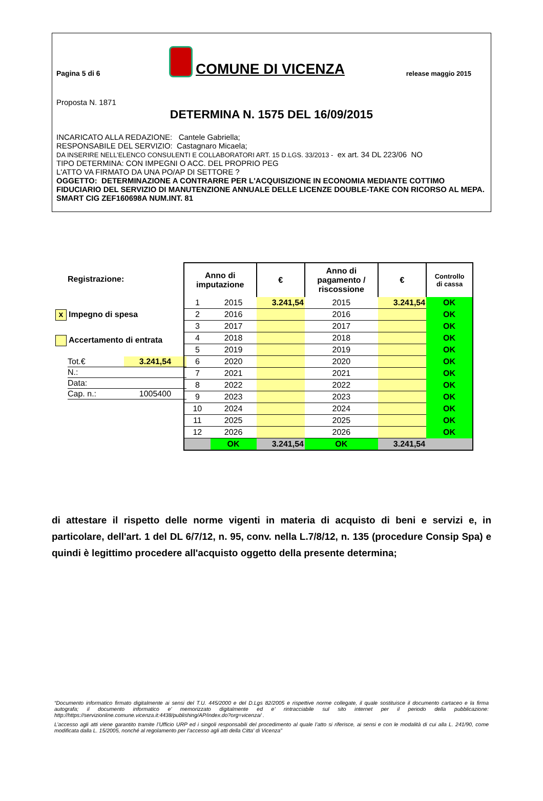Pagina 5 di 6
COMUNE DI VICENZA
release maggio 2015
Proposta N. 1871
DETERMINA N. 1575 DEL 16/09/2015
INCARICATO ALLA REDAZIONE: Cantele Gabriella;
RESPONSABILE DEL SERVIZIO: Castagnaro Micaela;
DA INSERIRE NELL’ELENCO CONSULENTI E COLLABORATORI ART. 15 D.LGS. 33/2013 - ex art. 34 DL 223/06 NO
TIPO DETERMINA: CON IMPEGNI O ACC. DEL PROPRIO PEG
L'ATTO VA FIRMATO DA UNA PO/AP DI SETTORE ?
OGGETTO: DETERMINAZIONE A CONTRARRE PER L'ACQUISIZIONE IN ECONOMIA MEDIANTE COTTIMO FIDUCIARIO DEL SERVIZIO DI MANUTENZIONE ANNUALE DELLE LICENZE DOUBLE-TAKE CON RICORSO AL MEPA. SMART CIG ZEF160698A NUM.INT. 81
Registrazione:
x Impegno di spesa
Accertamento di entrata
| Tot.€ | 3.241,54 |
| N.: | |
| Data: | |
| Cap. n.: | 1005400 |
| Anno di imputazione | | € | Anno di pagamento / riscossione | € | Controllo di cassa |
| --- | --- | --- | --- | --- | --- |
| 1 | 2015 | 3.241,54 | 2015 | 3.241,54 | OK |
| 2 | 2016 | | 2016 | | OK |
| 3 | 2017 | | 2017 | | OK |
| 4 | 2018 | | 2018 | | OK |
| 5 | 2019 | | 2019 | | OK |
| 6 | 2020 | | 2020 | | OK |
| 7 | 2021 | | 2021 | | OK |
| 8 | 2022 | | 2022 | | OK |
| 9 | 2023 | | 2023 | | OK |
| 10 | 2024 | | 2024 | | OK |
| 11 | 2025 | | 2025 | | OK |
| 12 | 2026 | | 2026 | | OK |
| | OK | 3.241,54 | OK | 3.241,54 | |
di attestare il rispetto delle norme vigenti in materia di acquisto di beni e servizi e, in particolare, dell'art. 1 del DL 6/7/12, n. 95, conv. nella L.7/8/12, n. 135 (procedure Consip Spa) e quindi è legittimo procedere all'acquisto oggetto della presente determina;
“Documento informatico firmato digitalmente ai sensi del T.U. 445/2000 e del D.Lgs 82/2005 e rispettive norme collegate, il quale sostituisce il documento cartaceo e la firma autografa; il documento informatico e’ memorizzato digitalmente ed e’ rintracciabile sul sito internet per il periodo della pubblicazione: http://https://servizionline.comune.vicenza.it:4438/publishing/AP/index.do?org=vicenza/ .
L’accesso agli atti viene garantito tramite l’Ufficio URP ed i singoli responsabili del procedimento al quale l’atto si riferisce, ai sensi e con le modalità di cui alla L. 241/90, come modificata dalla L. 15/2005, nonché al regolamento per l’accesso agli atti della Citta' di Vicenza”